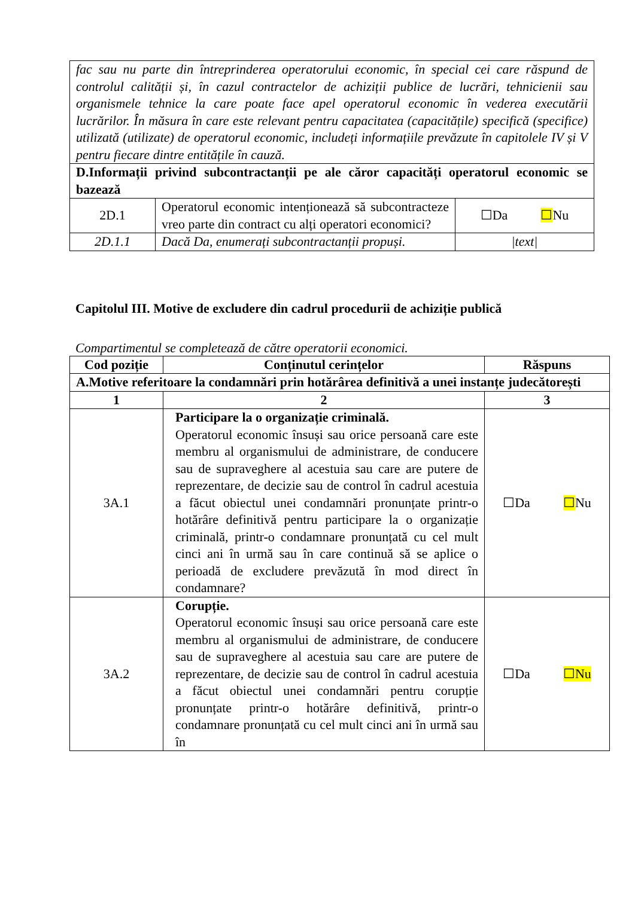| fac sau nu parte din întreprinderea operatorului economic, în special cei care răspund de controlul calității și, în cazul contractelor de achiziții publice de lucrări, tehnicienii sau organismele tehnice la care poate face apel operatorul economic în vederea executării lucrărilor. În măsura în care este relevant pentru capacitatea (capacitățile) specifică (specifice) utilizată (utilizate) de operatorul economic, includeți informațiile prevăzute în capitolele IV și V pentru fiecare dintre entitățile în cauză. | | |
| D.Informații privind subcontractanții pe ale căror capacități operatorul economic se bazează | | |
| 2D.1 | Operatorul economic intenționează să subcontracteze vreo parte din contract cu alți operatori economici? | ☐Da ☐ Nu |
| 2D.1.1 | Dacă Da, enumerați subcontractanții propuși. | /text/ |
Capitolul III. Motive de excludere din cadrul procedurii de achiziție publică
Compartimentul se completează de către operatorii economici.
| Cod poziție | Conținutul cerințelor | Răspuns |
| --- | --- | --- |
| A.Motive referitoare la condamnări prin hotărârea definitivă a unei instanțe judecătorești | | |
| 1 | 2 | 3 |
| 3A.1 | Participare la o organizație criminală. Operatorul economic însuși sau orice persoană care este membru al organismului de administrare, de conducere sau de supraveghere al acestuia sau care are putere de reprezentare, de decizie sau de control în cadrul acestuia a făcut obiectul unei condamnări pronunțate printr-o hotărâre definitivă pentru participare la o organizație criminală, printr-o condamnare pronunțată cu cel mult cinci ani în urmă sau în care continuă să se aplice o perioadă de excludere prevăzută în mod direct în condamnare? | ☐Da ☐ Nu |
| 3A.2 | Corupție. Operatorul economic însuși sau orice persoană care este membru al organismului de administrare, de conducere sau de supraveghere al acestuia sau care are putere de reprezentare, de decizie sau de control în cadrul acestuia a făcut obiectul unei condamnări pentru corupție pronunțate printr-o hotărâre definitivă, printr-o condamnare pronunțată cu cel mult cinci ani în urmă sau în | ☐Da ☐Nu |